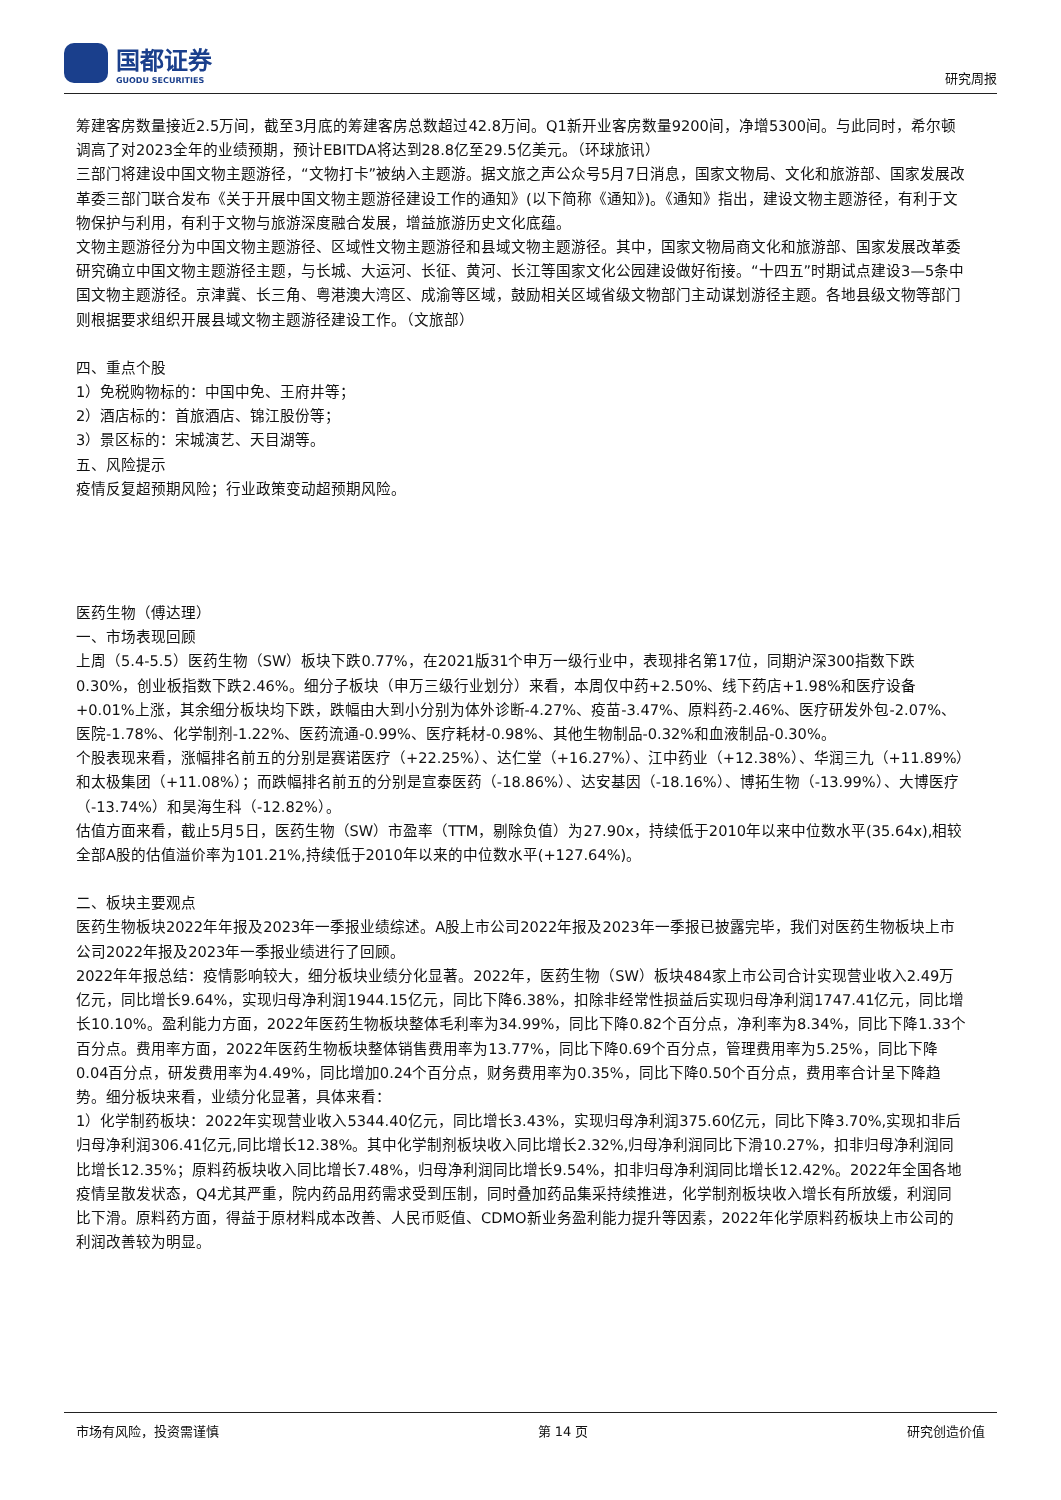国都证券
GUODU SECURITIES
研究周报
筹建客房数量接近2.5万间，截至3月底的筹建客房总数超过42.8万间。Q1新开业客房数量9200间，净增5300间。与此同时，希尔顿调高了对2023全年的业绩预期，预计EBITDA将达到28.8亿至29.5亿美元。（环球旅讯）
三部门将建设中国文物主题游径，“文物打卡”被纳入主题游。据文旅之声公众号5月7日消息，国家文物局、文化和旅游部、国家发展改革委三部门联合发布《关于开展中国文物主题游径建设工作的通知》(以下简称《通知》)。《通知》指出，建设文物主题游径，有利于文物保护与利用，有利于文物与旅游深度融合发展，增益旅游历史文化底蕴。
文物主题游径分为中国文物主题游径、区域性文物主题游径和县域文物主题游径。其中，国家文物局商文化和旅游部、国家发展改革委研究确立中国文物主题游径主题，与长城、大运河、长征、黄河、长江等国家文化公园建设做好衔接。“十四五”时期试点建设3—5条中国文物主题游径。京津冀、长三角、粤港澳大湾区、成渝等区域，鼓励相关区域省级文物部门主动谋划游径主题。各地县级文物等部门则根据要求组织开展县域文物主题游径建设工作。（文旅部）
四、重点个股
1）免税购物标的：中国中免、王府井等；
2）酒店标的：首旅酒店、锦江股份等；
3）景区标的：宋城演艺、天目湖等。
五、风险提示
疫情反复超预期风险；行业政策变动超预期风险。
医药生物（傅达理）
一、市场表现回顾
上周（5.4-5.5）医药生物（SW）板块下跌0.77%，在2021版31个申万一级行业中，表现排名第17位，同期沪深300指数下跌0.30%，创业板指数下跌2.46%。细分子板块（申万三级行业划分）来看，本周仅中药+2.50%、线下药店+1.98%和医疗设备+0.01%上涨，其余细分板块均下跌，跌幅由大到小分别为体外诊断-4.27%、疫苗-3.47%、原料药-2.46%、医疗研发外包-2.07%、医院-1.78%、化学制剂-1.22%、医药流通-0.99%、医疗耗材-0.98%、其他生物制品-0.32%和血液制品-0.30%。
个股表现来看，涨幅排名前五的分别是赛诺医疗（+22.25%）、达仁堂（+16.27%）、江中药业（+12.38%）、华润三九（+11.89%）和太极集团（+11.08%）；而跌幅排名前五的分别是宣泰医药（-18.86%）、达安基因（-18.16%）、博拓生物（-13.99%）、大博医疗（-13.74%）和昊海生科（-12.82%）。
估值方面来看，截止5月5日，医药生物（SW）市盈率（TTM，剔除负值）为27.90x，持续低于2010年以来中位数水平(35.64x),相较全部A股的估值溢价率为101.21%,持续低于2010年以来的中位数水平(+127.64%)。
二、板块主要观点
医药生物板块2022年年报及2023年一季报业绩综述。A股上市公司2022年报及2023年一季报已披露完毕，我们对医药生物板块上市公司2022年报及2023年一季报业绩进行了回顾。
2022年年报总结：疫情影响较大，细分板块业绩分化显著。2022年，医药生物（SW）板块484家上市公司合计实现营业收入2.49万亿元，同比增长9.64%，实现归母净利润1944.15亿元，同比下降6.38%，扣除非经常性损益后实现归母净利润1747.41亿元，同比增长10.10%。盈利能力方面，2022年医药生物板块整体毛利率为34.99%，同比下降0.82个百分点，净利率为8.34%，同比下降1.33个百分点。费用率方面，2022年医药生物板块整体销售费用率为13.77%，同比下降0.69个百分点，管理费用率为5.25%，同比下降0.04百分点，研发费用率为4.49%，同比增加0.24个百分点，财务费用率为0.35%，同比下降0.50个百分点，费用率合计呈下降趋势。细分板块来看，业绩分化显著，具体来看：
1）化学制药板块：2022年实现营业收入5344.40亿元，同比增长3.43%，实现归母净利润375.60亿元，同比下降3.70%,实现扣非后归母净利润306.41亿元,同比增长12.38%。其中化学制剂板块收入同比增长2.32%,归母净利润同比下滑10.27%，扣非归母净利润同比增长12.35%；原料药板块收入同比增长7.48%，归母净利润同比增长9.54%，扣非归母净利润同比增长12.42%。2022年全国各地疫情呈散发状态，Q4尤其严重，院内药品用药需求受到压制，同时叠加药品集采持续推进，化学制剂板块收入增长有所放缓，利润同比下滑。原料药方面，得益于原材料成本改善、人民币贬值、CDMO新业务盈利能力提升等因素，2022年化学原料药板块上市公司的利润改善较为明显。
市场有风险，投资需谨慎 第 14 页 研究创造价值